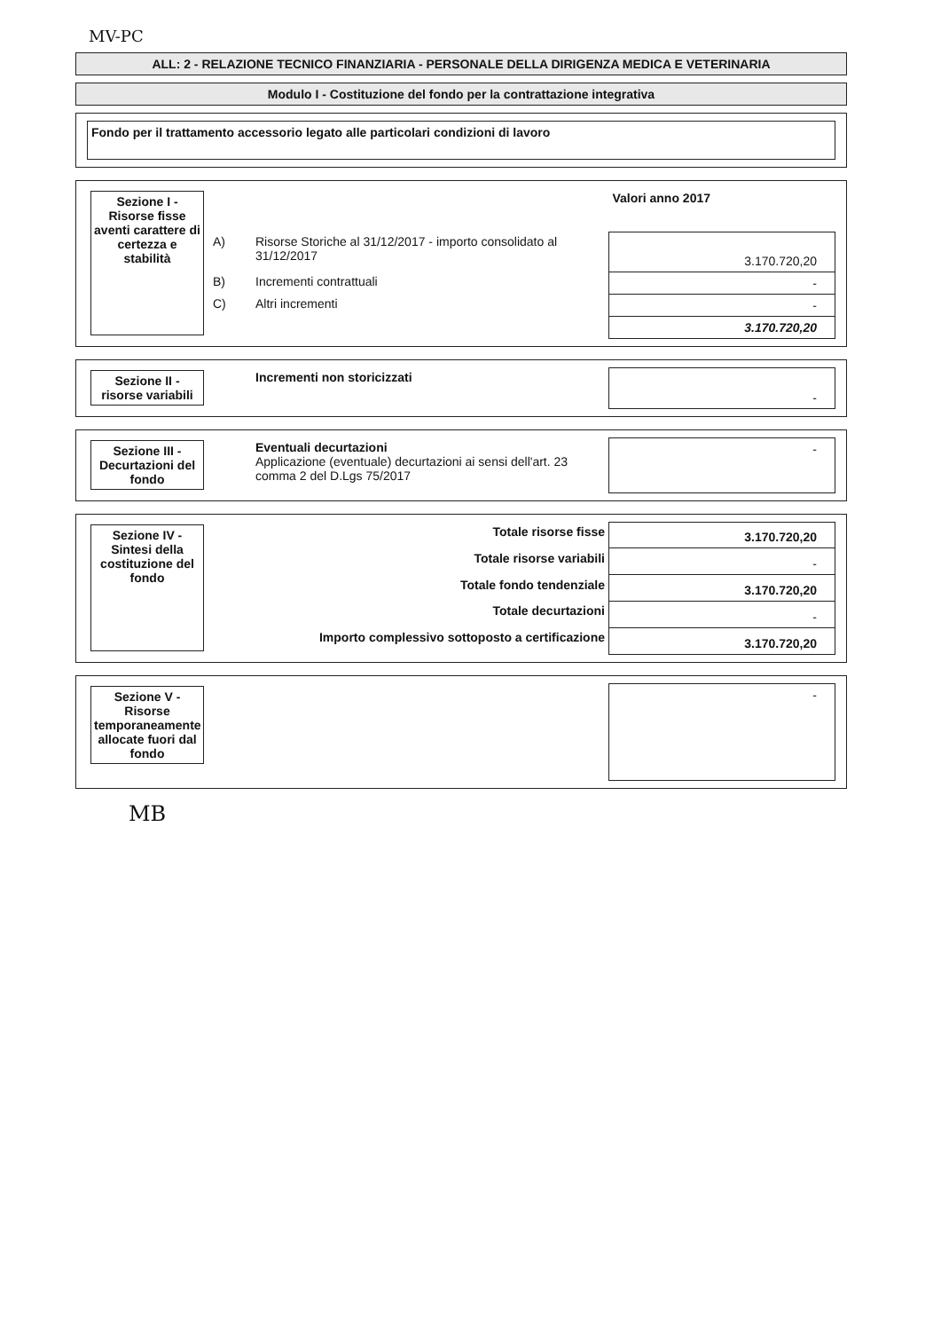MV-PC
ALL: 2 - RELAZIONE TECNICO FINANZIARIA - PERSONALE DELLA DIRIGENZA MEDICA E VETERINARIA
Modulo I - Costituzione del fondo per la contrattazione integrativa
Fondo per il trattamento accessorio legato alle particolari condizioni di lavoro
| Sezione I - Risorse fisse aventi carattere di certezza e stabilità | | | Valori anno 2017 |
| | A) | Risorse Storiche al 31/12/2017 - importo consolidato al 31/12/2017 | 3.170.720,20 |
| | B) | Incrementi contrattuali | - |
| | C) | Altri incrementi | - |
| | | | 3.170.720,20 |
| Sezione II - risorse variabili | | Incrementi non storicizzati | - |
| Sezione III - Decurtazioni del fondo | | Eventuali decurtazioni Applicazione (eventuale) decurtazioni ai sensi dell'art. 23 comma 2 del D.Lgs 75/2017 | - |
| Sezione IV - Sintesi della costituzione del fondo | Totale risorse fisse | 3.170.720,20 |
| | Totale risorse variabili | - |
| | Totale fondo tendenziale | 3.170.720,20 |
| | Totale decurtazioni | - |
| | Importo complessivo sottoposto a certificazione | 3.170.720,20 |
| Sezione V - Risorse temporaneamente allocate fuori dal fondo | | - |
MB